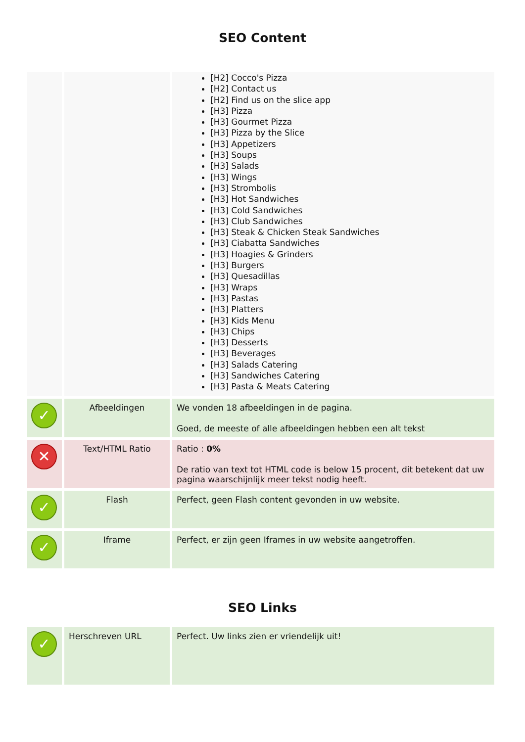SEO Content
| | | [H2] Cocco's Pizza [H2] Contact us [H2] Find us on the slice app [H3] Pizza [H3] Gourmet Pizza [H3] Pizza by the Slice [H3] Appetizers [H3] Soups [H3] Salads [H3] Wings [H3] Strombolis [H3] Hot Sandwiches [H3] Cold Sandwiches [H3] Club Sandwiches [H3] Steak & Chicken Steak Sandwiches [H3] Ciabatta Sandwiches [H3] Hoagies & Grinders [H3] Burgers [H3] Quesadillas [H3] Wraps [H3] Pastas [H3] Platters [H3] Kids Menu [H3] Chips [H3] Desserts [H3] Beverages [H3] Salads Catering [H3] Sandwiches Catering [H3] Pasta & Meats Catering |
| ✓ | Afbeeldingen | We vonden 18 afbeeldingen in de pagina. Goed, de meeste of alle afbeeldingen hebben een alt tekst |
| ✕ | Text/HTML Ratio | Ratio : 0% De ratio van text tot HTML code is below 15 procent, dit betekent dat uw pagina waarschijnlijk meer tekst nodig heeft. |
| ✓ | Flash | Perfect, geen Flash content gevonden in uw website. |
| ✓ | Iframe | Perfect, er zijn geen Iframes in uw website aangetroffen. |
SEO Links
| ✓ | Herschreven URL | Perfect. Uw links zien er vriendelijk uit! |